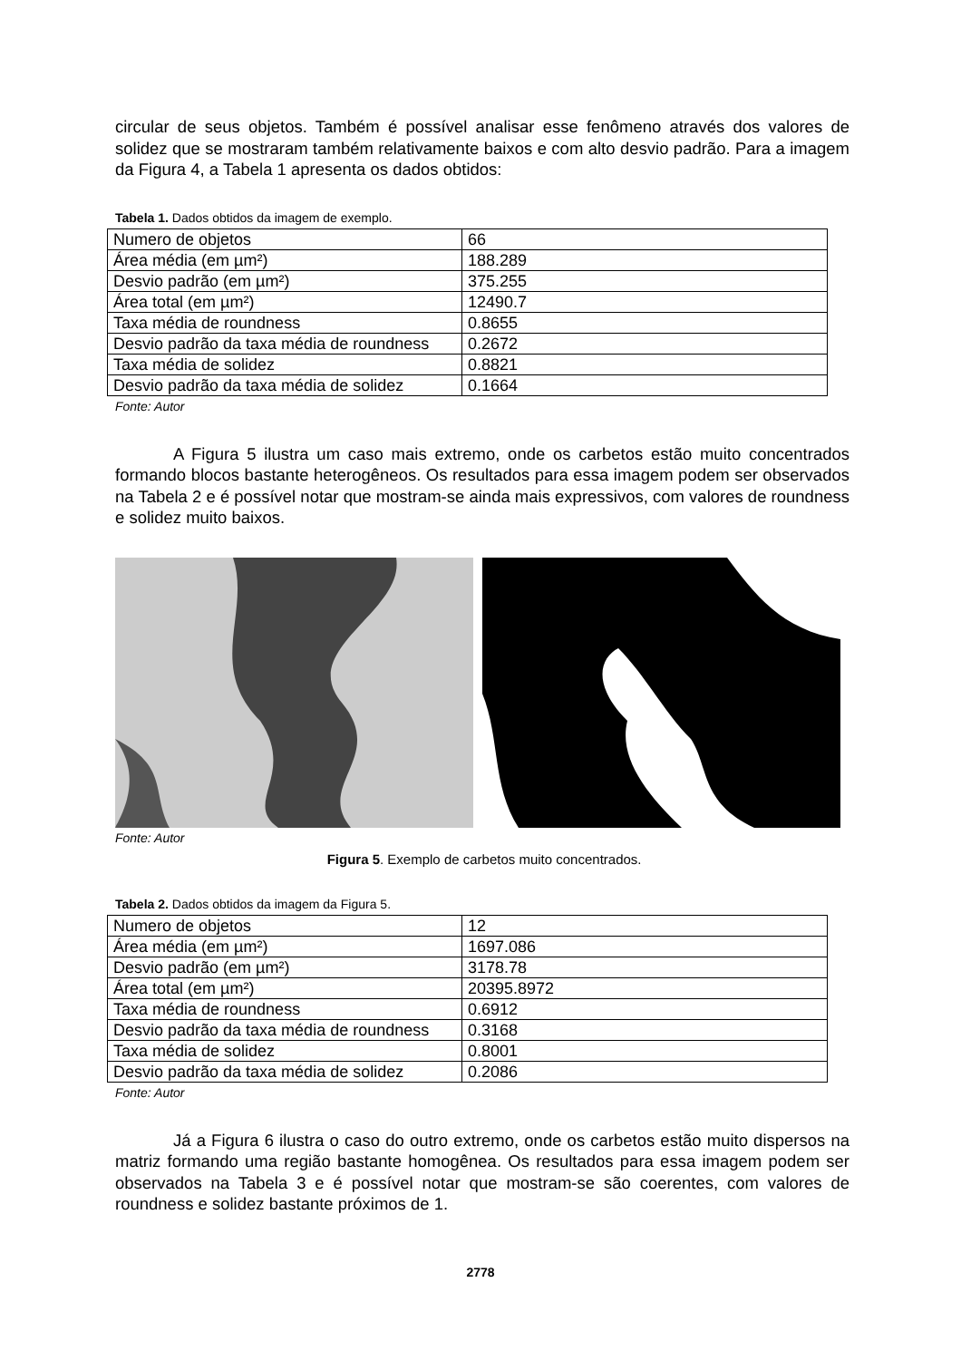circular de seus objetos. Também é possível analisar esse fenômeno através dos valores de solidez que se mostraram também relativamente baixos e com alto desvio padrão. Para a imagem da Figura 4, a Tabela 1 apresenta os dados obtidos:
Tabela 1. Dados obtidos da imagem de exemplo.
| Numero de objetos | 66 |
| Área média (em µm²) | 188.289 |
| Desvio padrão (em µm²) | 375.255 |
| Área total (em µm²) | 12490.7 |
| Taxa média de roundness | 0.8655 |
| Desvio padrão da taxa média de roundness | 0.2672 |
| Taxa média de solidez | 0.8821 |
| Desvio padrão da taxa média de solidez | 0.1664 |
Fonte: Autor
A Figura 5 ilustra um caso mais extremo, onde os carbetos estão muito concentrados formando blocos bastante heterogêneos. Os resultados para essa imagem podem ser observados na Tabela 2 e é possível notar que mostram-se ainda mais expressivos, com valores de roundness e solidez muito baixos.
Fonte: Autor
Figura 5. Exemplo de carbetos muito concentrados.
Tabela 2. Dados obtidos da imagem da Figura 5.
| Numero de objetos | 12 |
| Área média (em µm²) | 1697.086 |
| Desvio padrão (em µm²) | 3178.78 |
| Área total (em µm²) | 20395.8972 |
| Taxa média de roundness | 0.6912 |
| Desvio padrão da taxa média de roundness | 0.3168 |
| Taxa média de solidez | 0.8001 |
| Desvio padrão da taxa média de solidez | 0.2086 |
Fonte: Autor
Já a Figura 6 ilustra o caso do outro extremo, onde os carbetos estão muito dispersos na matriz formando uma região bastante homogênea. Os resultados para essa imagem podem ser observados na Tabela 3 e é possível notar que mostram-se são coerentes, com valores de roundness e solidez bastante próximos de 1.
2778